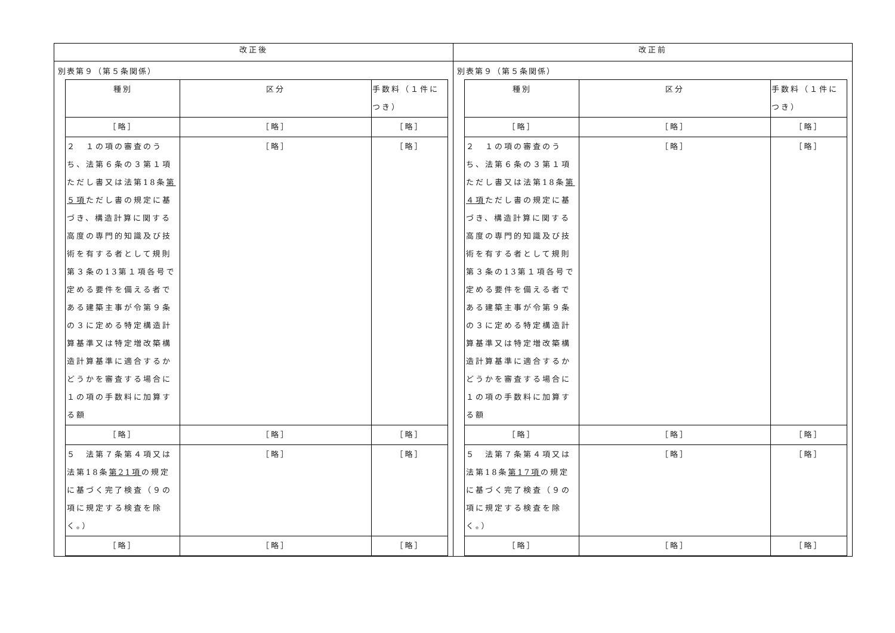| 改正後 | 改正前 |
| --- | --- |
| 別表第９（第５条関係） / 種別 / 区分 / 手数料（１件につき） / / --- / --- / --- / / ［略］ / ［略］ / ［略］ / / ２ １の項の審査のうち、法第６条の３第１項ただし書又は法第18条 第５項 ただし書の規定に基づき、構造計算に関する高度の専門的知識及び技術を有する者として規則第３条の13第１項各号で定める要件を備える者である建築主事が令第９条の３に定める特定構造計算基準又は特定増改築構造計算基準に適合するかどうかを審査する場合に１の項の手数料に加算する額 / ［略］ / ［略］ / / ［略］ / ［略］ / ［略］ / / ５ 法第７条第４項又は法第18条 第21項 の規定に基づく完了検査（９の項に規定する検査を除く。） / ［略］ / ［略］ / / ［略］ / ［略］ / ［略］ / | 別表第９（第５条関係） / 種別 / 区分 / 手数料（１件につき） / / --- / --- / --- / / ［略］ / ［略］ / ［略］ / / ２ １の項の審査のうち、法第６条の３第１項ただし書又は法第18条 第４項 ただし書の規定に基づき、構造計算に関する高度の専門的知識及び技術を有する者として規則第３条の13第１項各号で定める要件を備える者である建築主事が令第９条の３に定める特定構造計算基準又は特定増改築構造計算基準に適合するかどうかを審査する場合に１の項の手数料に加算する額 / ［略］ / ［略］ / / ［略］ / ［略］ / ［略］ / / ５ 法第７条第４項又は法第18条 第17項 の規定に基づく完了検査（９の項に規定する検査を除く。） / ［略］ / ［略］ / / ［略］ / ［略］ / ［略］ / |